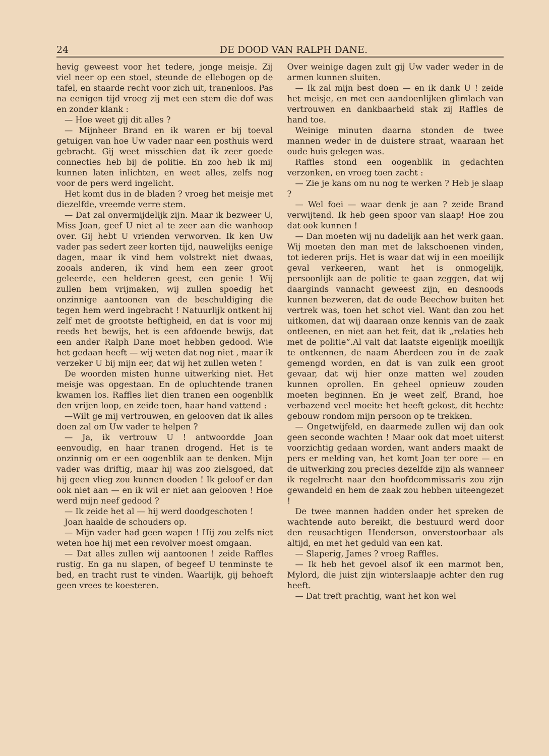24 DE DOOD VAN RALPH DANE.
hevig geweest voor het tedere, jonge meisje. Zij viel neer op een stoel, steunde de ellebogen op de tafel, en staarde recht voor zich uit, tranenloos. Pas na eenigen tijd vroeg zij met een stem die dof was en zonder klank :
— Hoe weet gij dit alles ?
— Mijnheer Brand en ik waren er bij toeval getuigen van hoe Uw vader naar een posthuis werd gebracht. Gij weet misschien dat ik zeer goede connecties heb bij de politie. En zoo heb ik mij kunnen laten inlichten, en weet alles, zelfs nog voor de pers werd ingelicht.
Het komt dus in de bladen ? vroeg het meisje met diezelfde, vreemde verre stem.
— Dat zal onvermijdelijk zijn. Maar ik bezweer U, Miss Joan, geef U niet al te zeer aan die wanhoop over. Gij hebt U vrienden verworven. Ik ken Uw vader pas sedert zeer korten tijd, nauwelijks eenige dagen, maar ik vind hem volstrekt niet dwaas, zooals anderen, ik vind hem een zeer groot geleerde, een helderen geest, een genie ! Wij zullen hem vrijmaken, wij zullen spoedig het onzinnige aantoonen van de beschuldiging die tegen hem werd ingebracht ! Natuurlijk ontkent hij zelf met de grootste heftigheid, en dat is voor mij reeds het bewijs, het is een afdoende bewijs, dat een ander Ralph Dane moet hebben gedood. Wie het gedaan heeft — wij weten dat nog niet , maar ik verzeker U bij mijn eer, dat wij het zullen weten !
De woorden misten hunne uitwerking niet. Het meisje was opgestaan. En de opluchtende tranen kwamen los. Raffles liet dien tranen een oogenblik den vrijen loop, en zeide toen, haar hand vattend :
—Wilt ge mij vertrouwen, en gelooven dat ik alles doen zal om Uw vader te helpen ?
— Ja, ik vertrouw U ! antwoordde Joan eenvoudig, en haar tranen drogend. Het is te onzinnig om er een oogenblik aan te denken. Mijn vader was driftig, maar hij was zoo zielsgoed, dat hij geen vlieg zou kunnen dooden ! Ik geloof er dan ook niet aan — en ik wil er niet aan gelooven ! Hoe werd mijn neef gedood ?
— Ik zeide het al — hij werd doodgeschoten !
Joan haalde de schouders op.
— Mijn vader had geen wapen ! Hij zou zelfs niet weten hoe hij met een revolver moest omgaan.
— Dat alles zullen wij aantoonen ! zeide Raffles rustig. En ga nu slapen, of begeef U tenminste te bed, en tracht rust te vinden. Waarlijk, gij behoeft geen vrees te koesteren.
Over weinige dagen zult gij Uw vader weder in de armen kunnen sluiten.
— Ik zal mijn best doen — en ik dank U ! zeide het meisje, en met een aandoenlijken glimlach van vertrouwen en dankbaarheid stak zij Raffles de hand toe.
Weinige minuten daarna stonden de twee mannen weder in de duistere straat, waaraan het oude huis gelegen was.
Raffles stond een oogenblik in gedachten verzonken, en vroeg toen zacht :
— Zie je kans om nu nog te werken ? Heb je slaap ?
— Wel foei — waar denk je aan ? zeide Brand verwijtend. Ik heb geen spoor van slaap! Hoe zou dat ook kunnen !
— Dan moeten wij nu dadelijk aan het werk gaan. Wij moeten den man met de lakschoenen vinden, tot iederen prijs. Het is waar dat wij in een moeilijk geval verkeeren, want het is onmogelijk, persoonlijk aan de politie te gaan zeggen, dat wij daarginds vannacht geweest zijn, en desnoods kunnen bezweren, dat de oude Beechow buiten het vertrek was, toen het schot viel. Want dan zou het uitkomen, dat wij daaraan onze kennis van de zaak ontleenen, en niet aan het feit, dat ik „relaties heb met de politie”.Al valt dat laatste eigenlijk moeilijk te ontkennen, de naam Aberdeen zou in de zaak gemengd worden, en dat is van zulk een groot gevaar, dat wij hier onze matten wel zouden kunnen oprollen. En geheel opnieuw zouden moeten beginnen. En je weet zelf, Brand, hoe verbazend veel moeite het heeft gekost, dit hechte gebouw rondom mijn persoon op te trekken.
— Ongetwijfeld, en daarmede zullen wij dan ook geen seconde wachten ! Maar ook dat moet uiterst voorzichtig gedaan worden, want anders maakt de pers er melding van, het komt Joan ter oore — en de uitwerking zou precies dezelfde zijn als wanneer ik regelrecht naar den hoofdcommissaris zou zijn gewandeld en hem de zaak zou hebben uiteengezet !
De twee mannen hadden onder het spreken de wachtende auto bereikt, die bestuurd werd door den reusachtigen Henderson, onverstoorbaar als altijd, en met het geduld van een kat.
— Slaperig, James ? vroeg Raffles.
— Ik heb het gevoel alsof ik een marmot ben, Mylord, die juist zijn winterslaapje achter den rug heeft.
— Dat treft prachtig, want het kon wel